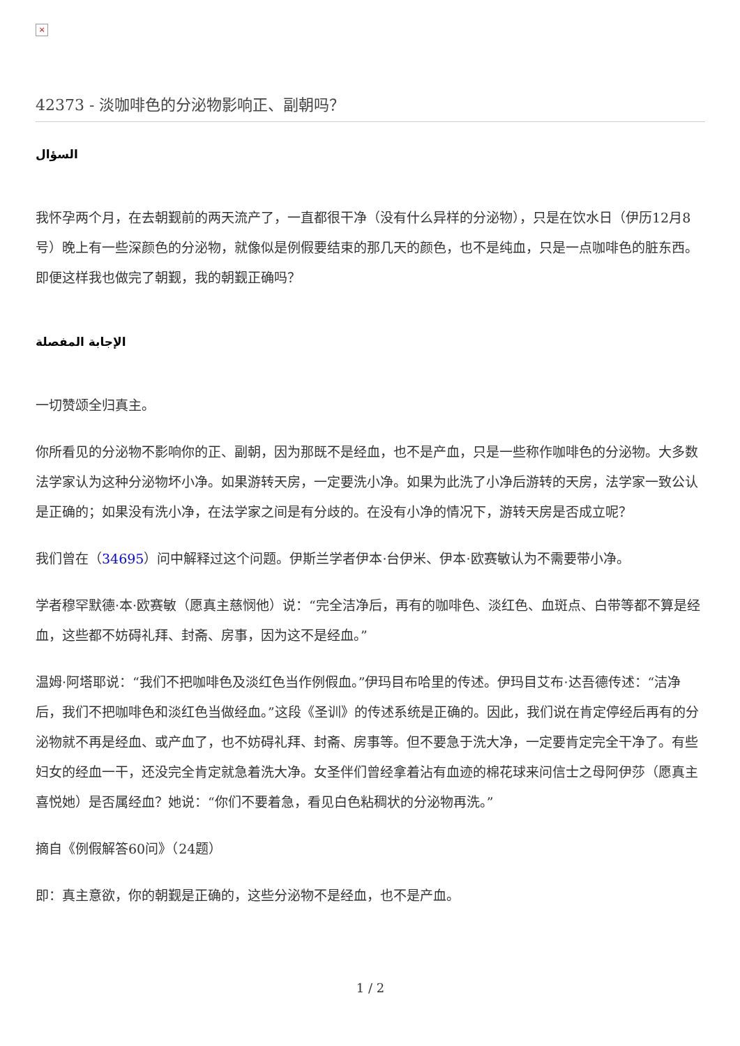×
42373 - 淡咖啡色的分泌物影响正、副朝吗？
السؤال
我怀孕两个月，在去朝觐前的两天流产了，一直都很干净（没有什么异样的分泌物），只是在饮水日（伊历12月8号）晚上有一些深颜色的分泌物，就像似是例假要结束的那几天的颜色，也不是纯血，只是一点咖啡色的脏东西。即便这样我也做完了朝觐，我的朝觐正确吗？
الإجابة المفصلة
一切赞颂全归真主。
你所看见的分泌物不影响你的正、副朝，因为那既不是经血，也不是产血，只是一些称作咖啡色的分泌物。大多数法学家认为这种分泌物坏小净。如果游转天房，一定要洗小净。如果为此洗了小净后游转的天房，法学家一致公认是正确的；如果没有洗小净，在法学家之间是有分歧的。在没有小净的情况下，游转天房是否成立呢？
我们曾在（34695）问中解释过这个问题。伊斯兰学者伊本·台伊米、伊本·欧赛敏认为不需要带小净。
学者穆罕默德·本·欧赛敏（愿真主慈悯他）说：“完全洁净后，再有的咖啡色、淡红色、血斑点、白带等都不算是经血，这些都不妨碍礼拜、封斋、房事，因为这不是经血。”
温姆·阿塔耶说：“我们不把咖啡色及淡红色当作例假血。”伊玛目布哈里的传述。伊玛目艾布·达吾德传述：“洁净后，我们不把咖啡色和淡红色当做经血。”这段《圣训》的传述系统是正确的。因此，我们说在肯定停经后再有的分泌物就不再是经血、或产血了，也不妨碍礼拜、封斋、房事等。但不要急于洗大净，一定要肯定完全干净了。有些妇女的经血一干，还没完全肯定就急着洗大净。女圣伴们曾经拿着沾有血迹的棉花球来问信士之母阿伊莎（愿真主喜悦她）是否属经血？她说：“你们不要着急，看见白色粘稠状的分泌物再洗。”
摘自《例假解答60问》（24题）
即：真主意欲，你的朝觐是正确的，这些分泌物不是经血，也不是产血。
1 / 2